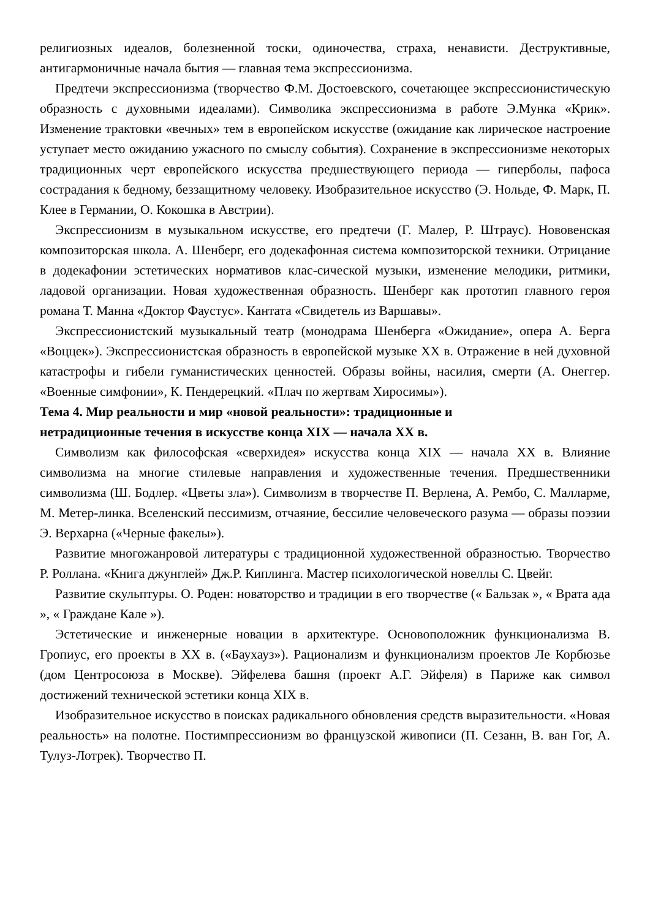религиозных идеалов, болезненной тоски, одиночества, страха, ненависти. Деструктивные, антигармоничные начала бытия — главная тема экспрессионизма.
Предтечи экспрессионизма (творчество Ф.М. Достоевского, сочетающее экспрессионистическую образность с духовными идеалами). Символика экспрессионизма в работе Э.Мунка «Крик». Изменение трактовки «вечных» тем в европейском искусстве (ожидание как лирическое настроение уступает место ожиданию ужасного по смыслу события). Сохранение в экспрессионизме некоторых традиционных черт европейского искусства предшествующего периода — гиперболы, пафоса сострадания к бедному, беззащитному человеку. Изобразительное искусство (Э. Нольде, Ф. Марк, П. Клее в Германии, О. Кокошка в Австрии).
Экспрессионизм в музыкальном искусстве, его предтечи (Г. Малер, Р. Штраус). Нововенская композиторская школа. А. Шенберг, его додекафонная система композиторской техники. Отрицание в додекафонии эстетических нормативов клас-сической музыки, изменение мелодики, ритмики, ладовой организации. Новая художественная образность. Шенберг как прототип главного героя романа Т. Манна «Доктор Фаустус». Кантата «Свидетель из Варшавы».
Экспрессионистский музыкальный театр (монодрама Шенберга «Ожидание», опера А. Берга «Воццек»). Экспрессионистская образность в европейской музыке XX в. Отражение в ней духовной катастрофы и гибели гуманистических ценностей. Образы войны, насилия, смерти (А. Онеггер. «Военные симфонии», К. Пендерецкий. «Плач по жертвам Хиросимы»).
Тема 4. Мир реальности и мир «новой реальности»: традиционные и
нетрадиционные течения в искусстве конца XIX — начала XX в.
Символизм как философская «сверхидея» искусства конца XIX — начала XX в. Влияние символизма на многие стилевые направления и художественные течения. Предшественники символизма (Ш. Бодлер. «Цветы зла»). Символизм в творчестве П. Верлена, А. Рембо, С. Малларме, М. Метер-линка. Вселенский пессимизм, отчаяние, бессилие человеческого разума — образы поэзии Э. Верхарна («Черные факелы»).
Развитие многожанровой литературы с традиционной художественной образностью. Творчество Р. Роллана. «Книга джунглей» Дж.Р. Киплинга. Мастер психологической новеллы С. Цвейг.
Развитие скульптуры. О. Роден: новаторство и традиции в его творчестве (« Бальзак », « Врата ада », « Граждане Кале »).
Эстетические и инженерные новации в архитектуре. Основоположник функционализма В. Гропиус, его проекты в XX в. («Баухауз»). Рационализм и функционализм проектов Ле Корбюзье (дом Центросоюза в Москве). Эйфелева башня (проект А.Г. Эйфеля) в Париже как символ достижений технической эстетики конца XIX в.
Изобразительное искусство в поисках радикального обновления средств выразительности. «Новая реальность» на полотне. Постимпрессионизм во французской живописи (П. Сезанн, В. ван Гог, А. Тулуз-Лотрек). Творчество П.